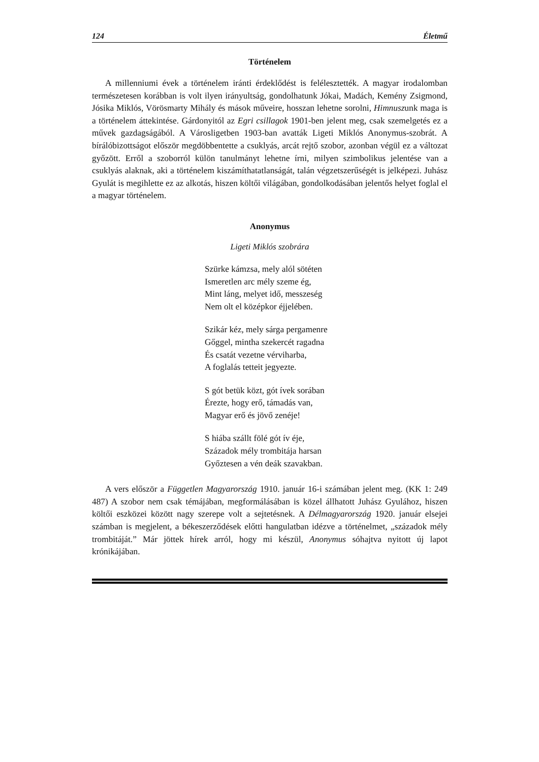124 Életmű
Történelem
A millenniumi évek a történelem iránti érdeklődést is felélesztették. A magyar irodalomban természetesen korábban is volt ilyen irányultság, gondolhatunk Jókai, Madách, Kemény Zsigmond, Jósika Miklós, Vörösmarty Mihály és mások műveire, hosszan lehetne sorolni, Himnuszunk maga is a történelem áttekintése. Gárdonyitól az Egri csillagok 1901-ben jelent meg, csak szemelgetés ez a művek gazdagságából. A Városligetben 1903-ban avatták Ligeti Miklós Anonymus-szobrát. A bírálóbizottságot először megdöbbentette a csuklyás, arcát rejtő szobor, azonban végül ez a változat győzött. Erről a szoborról külön tanulmányt lehetne írni, milyen szimbolikus jelentése van a csuklyás alaknak, aki a történelem kiszámíthatatlanságát, talán végzetszerűségét is jelképezi. Juhász Gyulát is megihlette ez az alkotás, hiszen költői világában, gondolkodásában jelentős helyet foglal el a magyar történelem.
Anonymus
Ligeti Miklós szobrára
Szürke kámzsa, mely alól sötéten
Ismeretlen arc mély szeme ég,
Mint láng, melyet idő, messzeség
Nem olt el középkor éjjelében.
Szikár kéz, mely sárga pergamenre
Gőggel, mintha szekercét ragadna
És csatát vezetne vérviharba,
A foglalás tetteit jegyezte.
S gót betük közt, gót ívek sorában
Érezte, hogy erő, támadás van,
Magyar erő és jövő zenéje!
S hiába szállt fölé gót ív éje,
Századok mély trombitája harsan
Győztesen a vén deák szavakban.
A vers először a Független Magyarország 1910. január 16-i számában jelent meg. (KK 1: 249 487) A szobor nem csak témájában, megformálásában is közel állhatott Juhász Gyulához, hiszen költői eszközei között nagy szerepe volt a sejtetésnek. A Délmagyarország 1920. január elsejei számban is megjelent, a békeszerződések előtti hangulatban idézve a történelmet, „századok mély trombitáját.” Már jöttek hírek arról, hogy mi készül, Anonymus sóhajtva nyitott új lapot krónikájában.